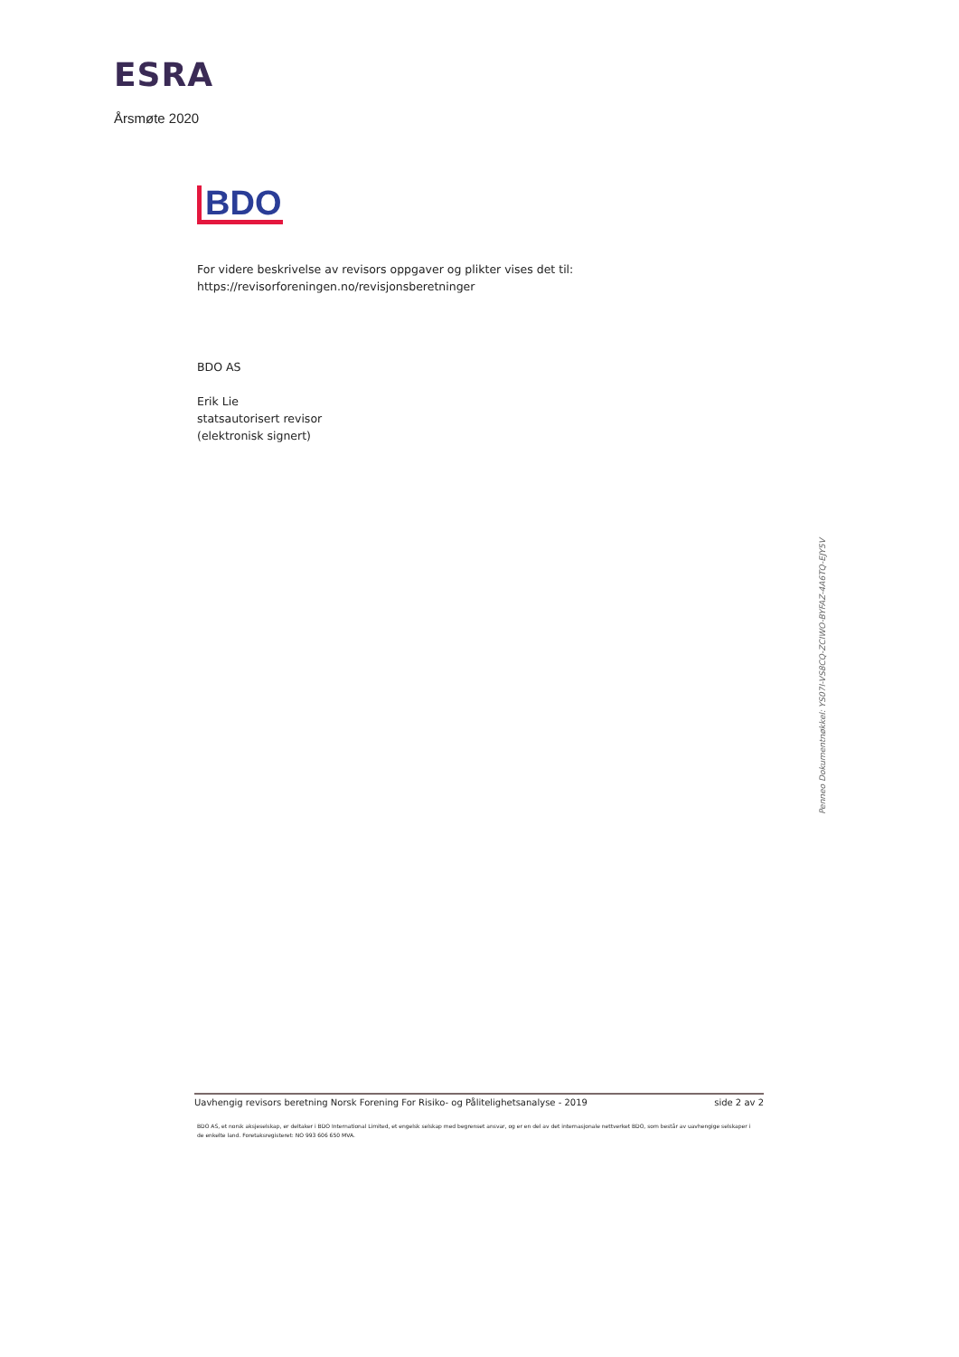ESRA
Årsmøte 2020
BDO
For videre beskrivelse av revisors oppgaver og plikter vises det til:
https://revisorforeningen.no/revisjonsberetninger
BDO AS
Erik Lie
statsautorisert revisor
(elektronisk signert)
Penneo Dokumentnøkkel: YS07I-VS8CQ-ZCIWO-BYFAZ-4A6TQ-EJY5V
Uavhengig revisors beretning Norsk Forening For Risiko- og Pålitelighetsanalyse - 2019 side 2 av 2
BDO AS, et norsk aksjeselskap, er deltaker i BDO International Limited, et engelsk selskap med begrenset ansvar, og er en del av det internasjonale nettverket BDO, som består av uavhengige selskaper i de enkelte land. Foretaksregisteret: NO 993 606 650 MVA.